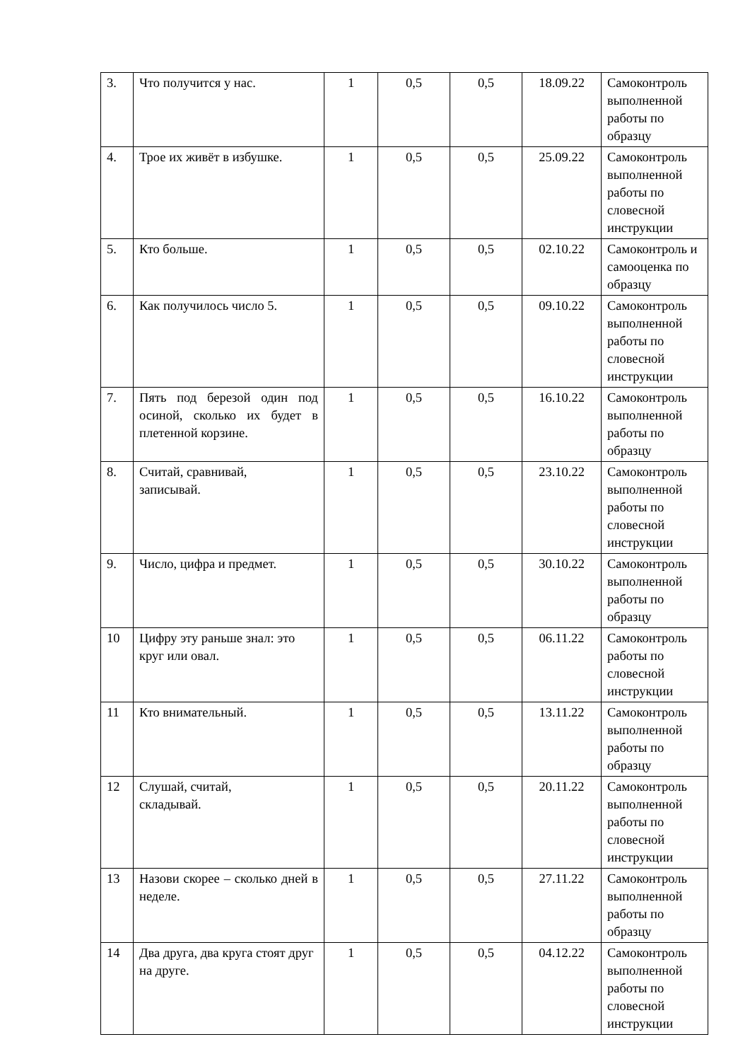| 3. | Что получится у нас. | 1 | 0,5 | 0,5 | 18.09.22 | Самоконтроль выполненной работы по образцу |
| 4. | Трое их живёт в избушке. | 1 | 0,5 | 0,5 | 25.09.22 | Самоконтроль выполненной работы по словесной инструкции |
| 5. | Кто больше. | 1 | 0,5 | 0,5 | 02.10.22 | Самоконтроль и самооценка по образцу |
| 6. | Как получилось число 5. | 1 | 0,5 | 0,5 | 09.10.22 | Самоконтроль выполненной работы по словесной инструкции |
| 7. | Пять под березой один под осиной, сколько их будет в плетенной корзине. | 1 | 0,5 | 0,5 | 16.10.22 | Самоконтроль выполненной работы по образцу |
| 8. | Считай, сравнивай, записывай. | 1 | 0,5 | 0,5 | 23.10.22 | Самоконтроль выполненной работы по словесной инструкции |
| 9. | Число, цифра и предмет. | 1 | 0,5 | 0,5 | 30.10.22 | Самоконтроль выполненной работы по образцу |
| 10 | Цифру эту раньше знал: это круг или овал. | 1 | 0,5 | 0,5 | 06.11.22 | Самоконтроль работы по словесной инструкции |
| 11 | Кто внимательный. | 1 | 0,5 | 0,5 | 13.11.22 | Самоконтроль выполненной работы по образцу |
| 12 | Слушай, считай, складывай. | 1 | 0,5 | 0,5 | 20.11.22 | Самоконтроль выполненной работы по словесной инструкции |
| 13 | Назови скорее – сколько дней в неделе. | 1 | 0,5 | 0,5 | 27.11.22 | Самоконтроль выполненной работы по образцу |
| 14 | Два друга, два круга стоят друг на друге. | 1 | 0,5 | 0,5 | 04.12.22 | Самоконтроль выполненной работы по словесной инструкции |